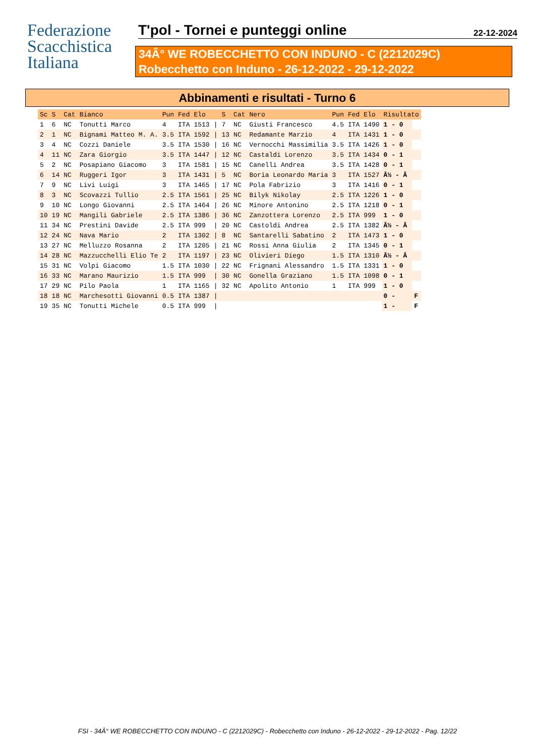Federazione
Scacchistica
Italiana
T'pol - Tornei e punteggi online
22-12-2024
34Â° WE ROBECCHETTO CON INDUNO - C (2212029C)
Robecchetto con Induno - 26-12-2022 - 29-12-2022
Abbinamenti e risultati - Turno 6
| Sc | S | Cat | Bianco | Pun | Fed | Elo | | S | Cat | Nero | Pun | Fed | Elo | Risultato | |
| --- | --- | --- | --- | --- | --- | --- | --- | --- | --- | --- | --- | --- | --- | --- | --- |
| 1 | 6 | NC | Tonutti Marco | 4 | ITA | 1513 | / | 7 | NC | Giusti Francesco | 4.5 | ITA | 1490 | 1 - 0 | |
| 2 | 1 | NC | Bignami Matteo M. A. | 3.5 | ITA | 1592 | / | 13 | NC | Redamante Marzio | 4 | ITA | 1431 | 1 - 0 | |
| 3 | 4 | NC | Cozzi Daniele | 3.5 | ITA | 1530 | / | 16 | NC | Vernocchi Massimilia | 3.5 | ITA | 1426 | 1 - 0 | |
| 4 | 11 | NC | Zara Giorgio | 3.5 | ITA | 1447 | / | 12 | NC | Castaldi Lorenzo | 3.5 | ITA | 1434 | 0 - 1 | |
| 5 | 2 | NC | Posapiano Giacomo | 3 | ITA | 1581 | / | 15 | NC | Canelli Andrea | 3.5 | ITA | 1428 | 0 - 1 | |
| 6 | 14 | NC | Ruggeri Igor | 3 | ITA | 1431 | / | 5 | NC | Boria Leonardo Maria | 3 | ITA | 1527 | Â½ - Â | |
| 7 | 9 | NC | Livi Luigi | 3 | ITA | 1465 | / | 17 | NC | Pola Fabrizio | 3 | ITA | 1416 | 0 - 1 | |
| 8 | 3 | NC | Scovazzi Tullio | 2.5 | ITA | 1561 | / | 25 | NC | Bilyk Nikolay | 2.5 | ITA | 1226 | 1 - 0 | |
| 9 | 10 | NC | Longo Giovanni | 2.5 | ITA | 1464 | / | 26 | NC | Minore Antonino | 2.5 | ITA | 1218 | 0 - 1 | |
| 10 | 19 | NC | Mangili Gabriele | 2.5 | ITA | 1386 | / | 36 | NC | Zanzottera Lorenzo | 2.5 | ITA | 999 | 1 - 0 | |
| 11 | 34 | NC | Prestini Davide | 2.5 | ITA | 999 | / | 20 | NC | Castoldi Andrea | 2.5 | ITA | 1382 | Â½ - Â | |
| 12 | 24 | NC | Nava Mario | 2 | ITA | 1302 | / | 8 | NC | Santarelli Sabatino | 2 | ITA | 1473 | 1 - 0 | |
| 13 | 27 | NC | Melluzzo Rosanna | 2 | ITA | 1205 | / | 21 | NC | Rossi Anna Giulia | 2 | ITA | 1345 | 0 - 1 | |
| 14 | 28 | NC | Mazzucchelli Elio Te | 2 | ITA | 1197 | / | 23 | NC | Olivieri Diego | 1.5 | ITA | 1310 | Â½ - Â | |
| 15 | 31 | NC | Volpi Giacomo | 1.5 | ITA | 1030 | / | 22 | NC | Frignani Alessandro | 1.5 | ITA | 1331 | 1 - 0 | |
| 16 | 33 | NC | Marano Maurizio | 1.5 | ITA | 999 | / | 30 | NC | Gonella Graziano | 1.5 | ITA | 1098 | 0 - 1 | |
| 17 | 29 | NC | Pilo Paola | 1 | ITA | 1165 | / | 32 | NC | Apolito Antonio | 1 | ITA | 999 | 1 - 0 | |
| 18 | 18 | NC | Marchesotti Giovanni | 0.5 | ITA | 1387 | / | | | | | | | 0 - | F |
| 19 | 35 | NC | Tonutti Michele | 0.5 | ITA | 999 | / | | | | | | | 1 - | F |
FSI - 34Â° WE ROBECCHETTO CON INDUNO - C (2212029C) - Robecchetto con Induno - 26-12-2022 - 29-12-2022 - Pag. 12/22